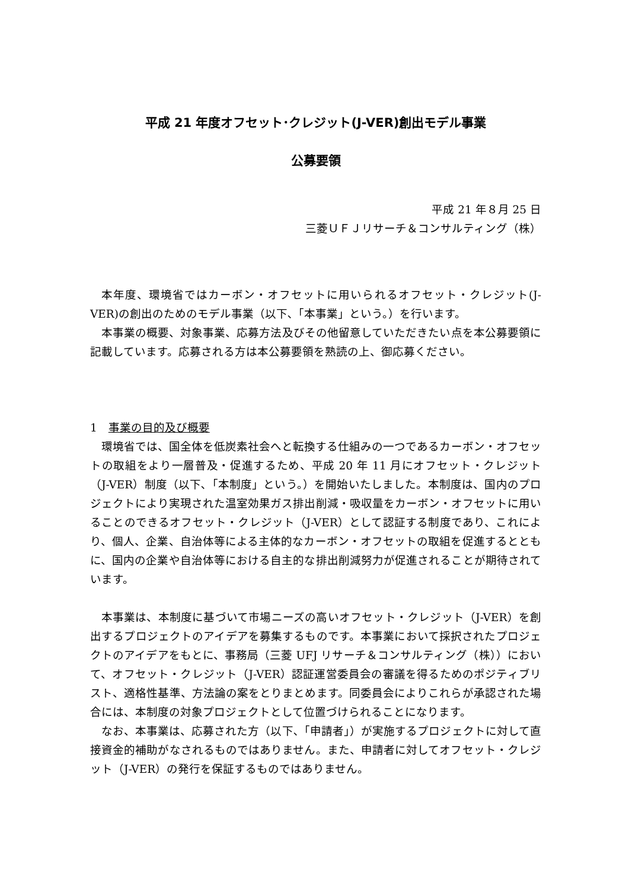平成 21 年度オフセット･クレジット(J-VER)創出モデル事業
公募要領
平成 21 年８月 25 日
三菱ＵＦＪリサーチ＆コンサルティング（株）
本年度、環境省ではカーボン・オフセットに用いられるオフセット・クレジット(J-VER)の創出のためのモデル事業（以下､「本事業」という。）を行います。
本事業の概要、対象事業、応募方法及びその他留意していただきたい点を本公募要領に記載しています。応募される方は本公募要領を熟読の上、御応募ください。
1　事業の目的及び概要
環境省では、国全体を低炭素社会へと転換する仕組みの一つであるカーボン・オフセットの取組をより一層普及・促進するため、平成 20 年 11 月にオフセット・クレジット（J-VER）制度（以下､「本制度」という。）を開始いたしました。本制度は、国内のプロジェクトにより実現された温室効果ガス排出削減・吸収量をカーボン・オフセットに用いることのできるオフセット・クレジット（J-VER）として認証する制度であり、これにより、個人、企業、自治体等による主体的なカーボン・オフセットの取組を促進するとともに、国内の企業や自治体等における自主的な排出削減努力が促進されることが期待されています。
本事業は、本制度に基づいて市場ニーズの高いオフセット・クレジット（J-VER）を創出するプロジェクトのアイデアを募集するものです。本事業において採択されたプロジェクトのアイデアをもとに、事務局（三菱 UFJ リサーチ＆コンサルティング（株））において、オフセット・クレジット（J-VER）認証運営委員会の審議を得るためのポジティブリスト、適格性基準、方法論の案をとりまとめます。同委員会によりこれらが承認された場合には、本制度の対象プロジェクトとして位置づけられることになります。
なお、本事業は、応募された方（以下､「申請者」）が実施するプロジェクトに対して直接資金的補助がなされるものではありません。また、申請者に対してオフセット・クレジット（J-VER）の発行を保証するものではありません。